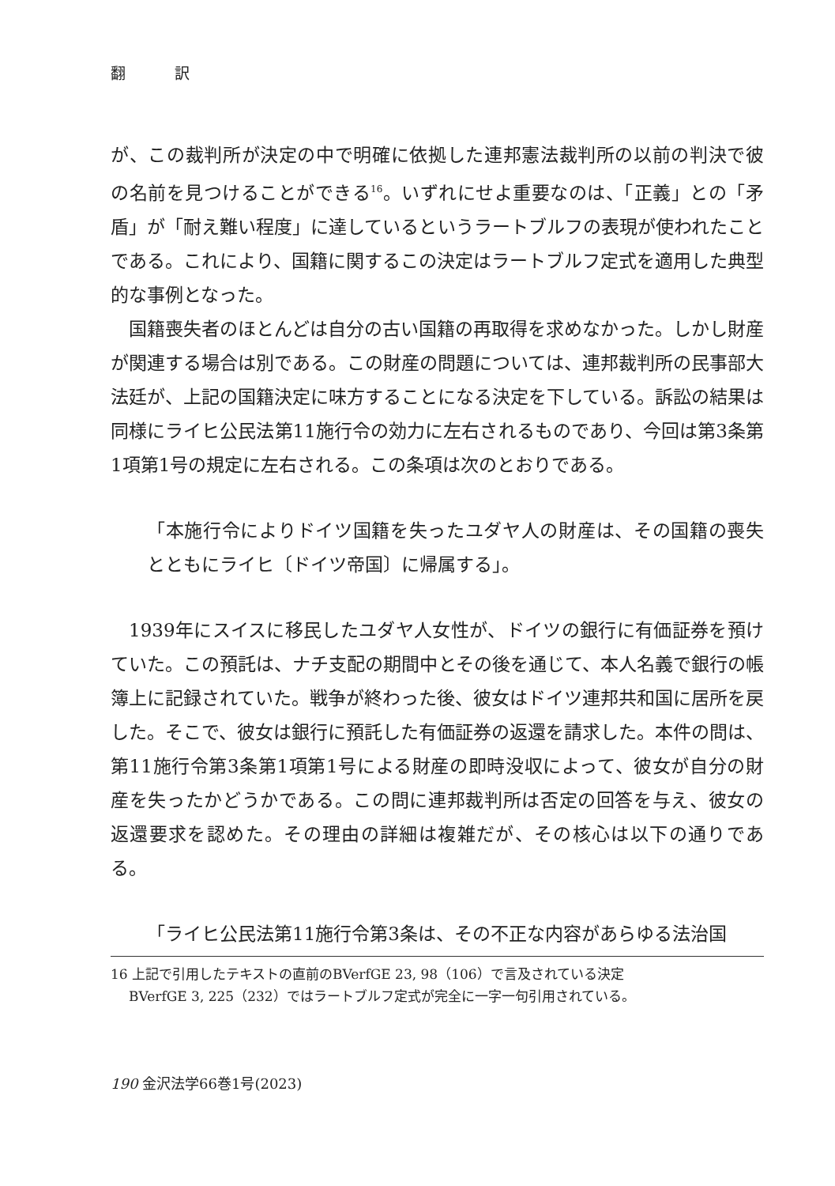翻 訳
が、この裁判所が決定の中で明確に依拠した連邦憲法裁判所の以前の判決で彼の名前を見つけることができる<sup>16</sup>。いずれにせよ重要なのは、「正義」との「矛盾」が「耐え難い程度」に達しているというラートブルフの表現が使われたことである。これにより、国籍に関するこの決定はラートブルフ定式を適用した典型的な事例となった。
国籍喪失者のほとんどは自分の古い国籍の再取得を求めなかった。しかし財産が関連する場合は別である。この財産の問題については、連邦裁判所の民事部大法廷が、上記の国籍決定に味方することになる決定を下している。訴訟の結果は同様にライヒ公民法第11施行令の効力に左右されるものであり、今回は第3条第1項第1号の規定に左右される。この条項は次のとおりである。
「本施行令によりドイツ国籍を失ったユダヤ人の財産は、その国籍の喪失とともにライヒ〔ドイツ帝国〕に帰属する」。
1939年にスイスに移民したユダヤ人女性が、ドイツの銀行に有価証券を預けていた。この預託は、ナチ支配の期間中とその後を通じて、本人名義で銀行の帳簿上に記録されていた。戦争が終わった後、彼女はドイツ連邦共和国に居所を戻した。そこで、彼女は銀行に預託した有価証券の返還を請求した。本件の問は、第11施行令第3条第1項第1号による財産の即時没収によって、彼女が自分の財産を失ったかどうかである。この問に連邦裁判所は否定の回答を与え、彼女の返還要求を認めた。その理由の詳細は複雑だが、その核心は以下の通りである。
「ライヒ公民法第11施行令第3条は、その不正な内容があらゆる法治国
16 上記で引用したテキストの直前のBVerfGE 23, 98（106）で言及されている決定
BVerfGE 3, 225（232）ではラートブルフ定式が完全に一字一句引用されている。
190 金沢法学66巻1号(2023)